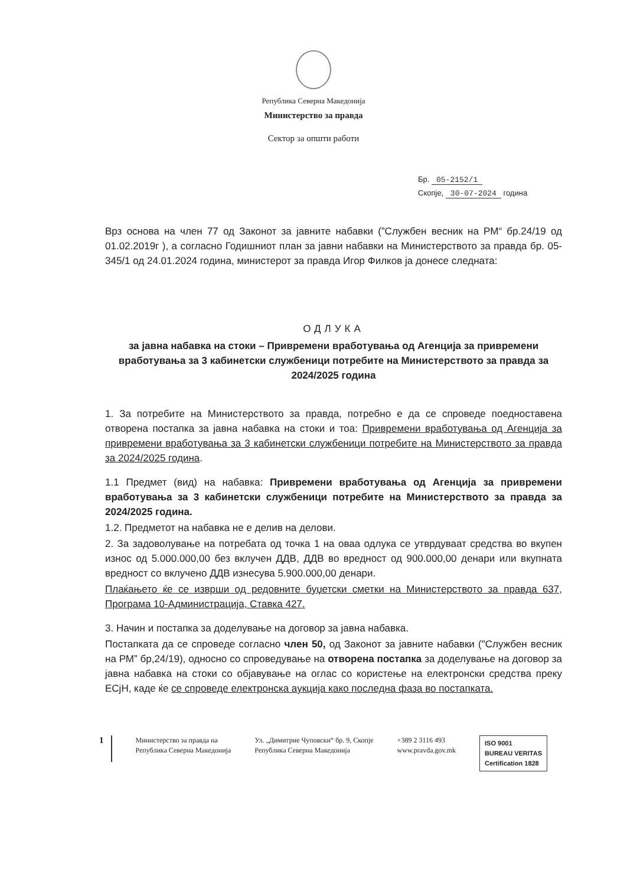Република Северна Македонија
Министерство за правда
Сектор за општи работи
Бр. 05-2152/1
Скопје, 30-07-2024 година
Врз основа на член 77 од Законот за јавните набавки (”Службен весник на РМ“ бр.24/19 од 01.02.2019г ), а согласно Годишниот план за јавни набавки на Министерството за правда бр. 05-345/1 од 24.01.2024 година, министерот за правда Игор Филков ја донесе следната:
ОДЛУКА
за јавна набавка на стоки – Привремени вработувања од Агенција за привремени вработувања за 3 кабинетски службеници потребите на Министерството за правда за 2024/2025 година
1. За потребите на Министерството за правда, потребно е да се спроведе поедноставена отворена постапка за јавна набавка на стоки и тоа: Привремени вработувања од Агенција за привремени вработувања за 3 кабинетски службеници потребите на Министерството за правда за 2024/2025 година.
1.1 Предмет (вид) на набавка: Привремени вработувања од Агенција за привремени вработувања за 3 кабинетски службеници потребите на Министерството за правда за 2024/2025 година.
1.2. Предметот на набавка не е делив на делови.
2. За задоволување на потребата од точка 1 на оваа одлука се утврдуваат средства во вкупен износ од 5.000.000,00 без вклучен ДДВ, ДДВ во вредност од 900.000,00 денари или вкупната вредност со вклучено ДДВ изнесува 5.900.000,00 денари.
Плаќањето ќе се изврши од редовните буџетски сметки на Министерството за правда 637, Програма 10-Администрација, Ставка 427.
3. Начин и постапка за доделување на договор за јавна набавка.
Постапката да се спроведе согласно член 50, од Законот за јавните набавки ("Службен весник на РМ” бр,24/19), односно со спроведување на отворена постапка за доделување на договор за јавна набавка на стоки со објавување на оглас со користење на електронски средства преку ЕСјН, каде ќе се спроведе електронска аукција како последна фаза во постапката.
1
Министерство за правда на
Република Северна Македонија
Ул. „Димитрие Чуповски“ бр. 9, Скопје
Република Северна Македонија
+389 2 3116 493
www.pravda.gov.mk
ISO 9001
BUREAU VERITAS
Certification 1828